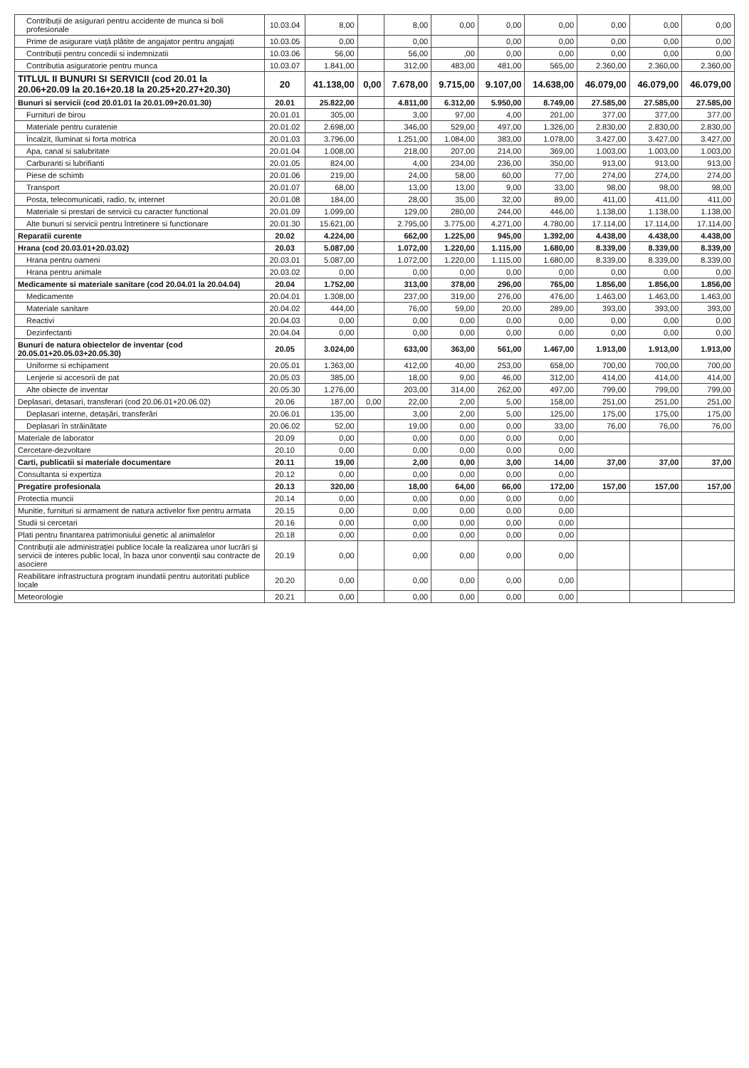| Contribuții de asigurari pentru accidente de munca si boli profesionale | 10.03.04 | 8,00 | | 8,00 | 0,00 | 0,00 | 0,00 | 0,00 | 0,00 | 0,00 |
| Prime de asigurare viață plătite de angajator pentru angajați | 10.03.05 | 0,00 | | 0,00 | | 0,00 | 0,00 | 0,00 | 0,00 | 0,00 |
| Contribuții pentru concedii si indemnizatii | 10.03.06 | 56,00 | | 56,00 | ,00 | 0,00 | 0,00 | 0,00 | 0,00 | 0,00 |
| Contributia asiguratorie pentru munca | 10.03.07 | 1.841,00 | | 312,00 | 483,00 | 481,00 | 565,00 | 2.360,00 | 2.360,00 | 2.360,00 |
| TITLUL II BUNURI SI SERVICII (cod 20.01 la 20.06+20.09 la 20.16+20.18 la 20.25+20.27+20.30) | 20 | 41.138,00 | 0,00 | 7.678,00 | 9.715,00 | 9.107,00 | 14.638,00 | 46.079,00 | 46.079,00 | 46.079,00 |
| Bunuri si servicii (cod 20.01.01 la 20.01.09+20.01.30) | 20.01 | 25.822,00 | | 4.811,00 | 6.312,00 | 5.950,00 | 8.749,00 | 27.585,00 | 27.585,00 | 27.585,00 |
| Furnituri de birou | 20.01.01 | 305,00 | | 3,00 | 97,00 | 4,00 | 201,00 | 377,00 | 377,00 | 377,00 |
| Materiale pentru curatenie | 20.01.02 | 2.698,00 | | 346,00 | 529,00 | 497,00 | 1.326,00 | 2.830,00 | 2.830,00 | 2.830,00 |
| Încalzit, Iluminat si forta motrica | 20.01.03 | 3.796,00 | | 1.251,00 | 1.084,00 | 383,00 | 1.078,00 | 3.427,00 | 3.427,00 | 3.427,00 |
| Apa, canal si salubritate | 20.01.04 | 1.008,00 | | 218,00 | 207,00 | 214,00 | 369,00 | 1.003,00 | 1.003,00 | 1.003,00 |
| Carburanti si lubrifianti | 20.01.05 | 824,00 | | 4,00 | 234,00 | 236,00 | 350,00 | 913,00 | 913,00 | 913,00 |
| Piese de schimb | 20.01.06 | 219,00 | | 24,00 | 58,00 | 60,00 | 77,00 | 274,00 | 274,00 | 274,00 |
| Transport | 20.01.07 | 68,00 | | 13,00 | 13,00 | 9,00 | 33,00 | 98,00 | 98,00 | 98,00 |
| Posta, telecomunicatii, radio, tv, internet | 20.01.08 | 184,00 | | 28,00 | 35,00 | 32,00 | 89,00 | 411,00 | 411,00 | 411,00 |
| Materiale si prestari de servicii cu caracter functional | 20.01.09 | 1.099,00 | | 129,00 | 280,00 | 244,00 | 446,00 | 1.138,00 | 1.138,00 | 1.138,00 |
| Alte bunuri si servicii pentru întretinere si functionare | 20.01.30 | 15.621,00 | | 2.795,00 | 3.775,00 | 4.271,00 | 4.780,00 | 17.114,00 | 17.114,00 | 17.114,00 |
| Reparatii curente | 20.02 | 4.224,00 | | 662,00 | 1.225,00 | 945,00 | 1.392,00 | 4.438,00 | 4.438,00 | 4.438,00 |
| Hrana (cod 20.03.01+20.03.02) | 20.03 | 5.087,00 | | 1.072,00 | 1.220,00 | 1.115,00 | 1.680,00 | 8.339,00 | 8.339,00 | 8.339,00 |
| Hrana pentru oameni | 20.03.01 | 5.087,00 | | 1.072,00 | 1.220,00 | 1.115,00 | 1.680,00 | 8.339,00 | 8.339,00 | 8.339,00 |
| Hrana pentru animale | 20.03.02 | 0,00 | | 0,00 | 0,00 | 0,00 | 0,00 | 0,00 | 0,00 | 0,00 |
| Medicamente si materiale sanitare (cod 20.04.01 la 20.04.04) | 20.04 | 1.752,00 | | 313,00 | 378,00 | 296,00 | 765,00 | 1.856,00 | 1.856,00 | 1.856,00 |
| Medicamente | 20.04.01 | 1.308,00 | | 237,00 | 319,00 | 276,00 | 476,00 | 1.463,00 | 1.463,00 | 1.463,00 |
| Materiale sanitare | 20.04.02 | 444,00 | | 76,00 | 59,00 | 20,00 | 289,00 | 393,00 | 393,00 | 393,00 |
| Reactivi | 20.04.03 | 0,00 | | 0,00 | 0,00 | 0,00 | 0,00 | 0,00 | 0,00 | 0,00 |
| Dezinfectanti | 20.04.04 | 0,00 | | 0,00 | 0,00 | 0,00 | 0,00 | 0,00 | 0,00 | 0,00 |
| Bunuri de natura obiectelor de inventar (cod 20.05.01+20.05.03+20.05.30) | 20.05 | 3.024,00 | | 633,00 | 363,00 | 561,00 | 1.467,00 | 1.913,00 | 1.913,00 | 1.913,00 |
| Uniforme si echipament | 20.05.01 | 1.363,00 | | 412,00 | 40,00 | 253,00 | 658,00 | 700,00 | 700,00 | 700,00 |
| Lenjerie si accesorii de pat | 20.05.03 | 385,00 | | 18,00 | 9,00 | 46,00 | 312,00 | 414,00 | 414,00 | 414,00 |
| Alte obiecte de inventar | 20.05.30 | 1.276,00 | | 203,00 | 314,00 | 262,00 | 497,00 | 799,00 | 799,00 | 799,00 |
| Deplasari, detasari, transferari (cod 20.06.01+20.06.02) | 20.06 | 187,00 | 0,00 | 22,00 | 2,00 | 5,00 | 158,00 | 251,00 | 251,00 | 251,00 |
| Deplasari interne, detașări, transferări | 20.06.01 | 135,00 | | 3,00 | 2,00 | 5,00 | 125,00 | 175,00 | 175,00 | 175,00 |
| Deplasari în străinătate | 20.06.02 | 52,00 | | 19,00 | 0,00 | 0,00 | 33,00 | 76,00 | 76,00 | 76,00 |
| Materiale de laborator | 20.09 | 0,00 | | 0,00 | 0,00 | 0,00 | 0,00 | | | |
| Cercetare-dezvoltare | 20.10 | 0,00 | | 0,00 | 0,00 | 0,00 | 0,00 | | | |
| Carti, publicatii si materiale documentare | 20.11 | 19,00 | | 2,00 | 0,00 | 3,00 | 14,00 | 37,00 | 37,00 | 37,00 |
| Consultanta si expertiza | 20.12 | 0,00 | | 0,00 | 0,00 | 0,00 | 0,00 | | | |
| Pregatire profesionala | 20.13 | 320,00 | | 18,00 | 64,00 | 66,00 | 172,00 | 157,00 | 157,00 | 157,00 |
| Protectia muncii | 20.14 | 0,00 | | 0,00 | 0,00 | 0,00 | 0,00 | | | |
| Munitie, furnituri si armament de natura activelor fixe pentru armata | 20.15 | 0,00 | | 0,00 | 0,00 | 0,00 | 0,00 | | | |
| Studii si cercetari | 20.16 | 0,00 | | 0,00 | 0,00 | 0,00 | 0,00 | | | |
| Plati pentru finantarea patrimoniului genetic al animalelor | 20.18 | 0,00 | | 0,00 | 0,00 | 0,00 | 0,00 | | | |
| Contribuții ale administrației publice locale la realizarea unor lucrări și servicii de interes public local, în baza unor convenții sau contracte de asociere | 20.19 | 0,00 | | 0,00 | 0,00 | 0,00 | 0,00 | | | |
| Reabilitare infrastructura program inundatii pentru autoritati publice locale | 20.20 | 0,00 | | 0,00 | 0,00 | 0,00 | 0,00 | | | |
| Meteorologie | 20.21 | 0,00 | | 0,00 | 0,00 | 0,00 | 0,00 | | | |